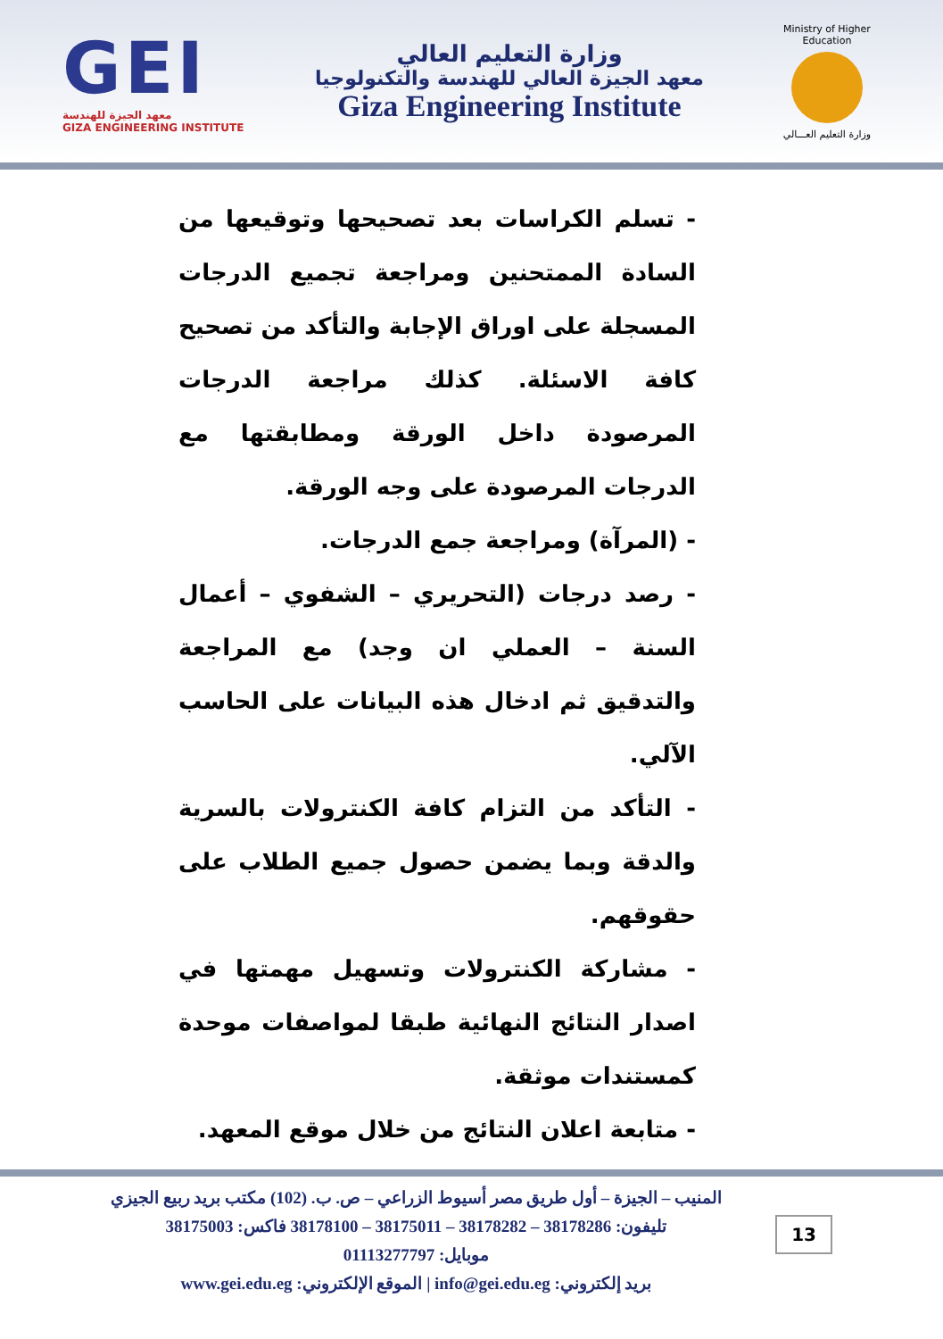GEI
معهد الجيزة للهندسة
GIZA ENGINEERING INSTITUTE
وزارة التعليم العالي
معهد الجيزة العالي للهندسة والتكنولوجيا
Giza Engineering Institute
Ministry of Higher Education
وزارة التعليم العـــالي
- تسلم الكراسات بعد تصحيحها وتوقيعها من السادة الممتحنين ومراجعة تجميع الدرجات المسجلة على اوراق الإجابة والتأكد من تصحيح كافة الاسئلة. كذلك مراجعة الدرجات المرصودة داخل الورقة ومطابقتها مع الدرجات المرصودة على وجه الورقة.
- (المرآة) ومراجعة جمع الدرجات.
- رصد درجات (التحريري – الشفوي – أعمال السنة – العملي ان وجد) مع المراجعة والتدقيق ثم ادخال هذه البيانات على الحاسب الآلي.
- التأكد من التزام كافة الكنترولات بالسرية والدقة وبما يضمن حصول جميع الطلاب على حقوقهم.
- مشاركة الكنترولات وتسهيل مهمتها في اصدار النتائج النهائية طبقا لمواصفات موحدة كمستندات موثقة.
- متابعة اعلان النتائج من خلال موقع المعهد.
المنيب – الجيزة – أول طريق مصر أسيوط الزراعي – ص. ب. (102) مكتب بريد ربيع الجيزي
تليفون: 38178286 – 38178282 – 38175011 – 38178100 فاكس: 38175003
موبايل: 01113277797
بريد إلكتروني: info@gei.edu.eg | الموقع الإلكتروني: www.gei.edu.eg
13